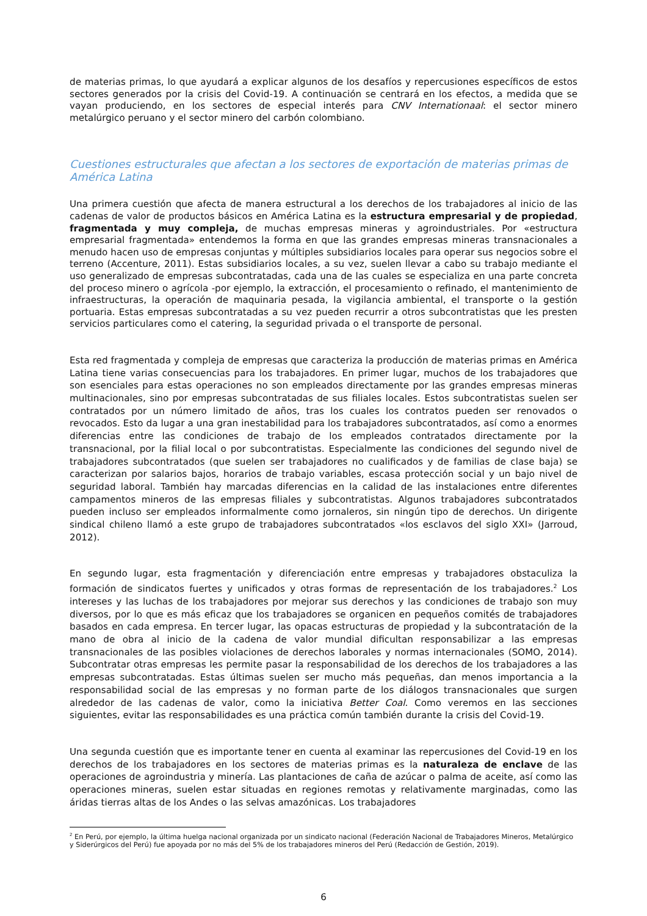de materias primas, lo que ayudará a explicar algunos de los desafíos y repercusiones específicos de estos sectores generados por la crisis del Covid-19. A continuación se centrará en los efectos, a medida que se vayan produciendo, en los sectores de especial interés para CNV Internationaal: el sector minero metalúrgico peruano y el sector minero del carbón colombiano.
Cuestiones estructurales que afectan a los sectores de exportación de materias primas de América Latina
Una primera cuestión que afecta de manera estructural a los derechos de los trabajadores al inicio de las cadenas de valor de productos básicos en América Latina es la estructura empresarial y de propiedad, fragmentada y muy compleja, de muchas empresas mineras y agroindustriales. Por «estructura empresarial fragmentada» entendemos la forma en que las grandes empresas mineras transnacionales a menudo hacen uso de empresas conjuntas y múltiples subsidiarios locales para operar sus negocios sobre el terreno (Accenture, 2011). Estas subsidiarios locales, a su vez, suelen llevar a cabo su trabajo mediante el uso generalizado de empresas subcontratadas, cada una de las cuales se especializa en una parte concreta del proceso minero o agrícola -por ejemplo, la extracción, el procesamiento o refinado, el mantenimiento de infraestructuras, la operación de maquinaria pesada, la vigilancia ambiental, el transporte o la gestión portuaria. Estas empresas subcontratadas a su vez pueden recurrir a otros subcontratistas que les presten servicios particulares como el catering, la seguridad privada o el transporte de personal.
Esta red fragmentada y compleja de empresas que caracteriza la producción de materias primas en América Latina tiene varias consecuencias para los trabajadores. En primer lugar, muchos de los trabajadores que son esenciales para estas operaciones no son empleados directamente por las grandes empresas mineras multinacionales, sino por empresas subcontratadas de sus filiales locales. Estos subcontratistas suelen ser contratados por un número limitado de años, tras los cuales los contratos pueden ser renovados o revocados. Esto da lugar a una gran inestabilidad para los trabajadores subcontratados, así como a enormes diferencias entre las condiciones de trabajo de los empleados contratados directamente por la transnacional, por la filial local o por subcontratistas. Especialmente las condiciones del segundo nivel de trabajadores subcontratados (que suelen ser trabajadores no cualificados y de familias de clase baja) se caracterizan por salarios bajos, horarios de trabajo variables, escasa protección social y un bajo nivel de seguridad laboral. También hay marcadas diferencias en la calidad de las instalaciones entre diferentes campamentos mineros de las empresas filiales y subcontratistas. Algunos trabajadores subcontratados pueden incluso ser empleados informalmente como jornaleros, sin ningún tipo de derechos. Un dirigente sindical chileno llamó a este grupo de trabajadores subcontratados «los esclavos del siglo XXI» (Jarroud, 2012).
En segundo lugar, esta fragmentación y diferenciación entre empresas y trabajadores obstaculiza la formación de sindicatos fuertes y unificados y otras formas de representación de los trabajadores.<sup>2</sup> Los intereses y las luchas de los trabajadores por mejorar sus derechos y las condiciones de trabajo son muy diversos, por lo que es más eficaz que los trabajadores se organicen en pequeños comités de trabajadores basados en cada empresa. En tercer lugar, las opacas estructuras de propiedad y la subcontratación de la mano de obra al inicio de la cadena de valor mundial dificultan responsabilizar a las empresas transnacionales de las posibles violaciones de derechos laborales y normas internacionales (SOMO, 2014). Subcontratar otras empresas les permite pasar la responsabilidad de los derechos de los trabajadores a las empresas subcontratadas. Estas últimas suelen ser mucho más pequeñas, dan menos importancia a la responsabilidad social de las empresas y no forman parte de los diálogos transnacionales que surgen alrededor de las cadenas de valor, como la iniciativa Better Coal. Como veremos en las secciones siguientes, evitar las responsabilidades es una práctica común también durante la crisis del Covid-19.
Una segunda cuestión que es importante tener en cuenta al examinar las repercusiones del Covid-19 en los derechos de los trabajadores en los sectores de materias primas es la naturaleza de enclave de las operaciones de agroindustria y minería. Las plantaciones de caña de azúcar o palma de aceite, así como las operaciones mineras, suelen estar situadas en regiones remotas y relativamente marginadas, como las áridas tierras altas de los Andes o las selvas amazónicas. Los trabajadores
<sup>2</sup> En Perú, por ejemplo, la última huelga nacional organizada por un sindicato nacional (Federación Nacional de Trabajadores Mineros, Metalúrgico y Siderúrgicos del Perú) fue apoyada por no más del 5% de los trabajadores mineros del Perú (Redacción de Gestión, 2019).
6